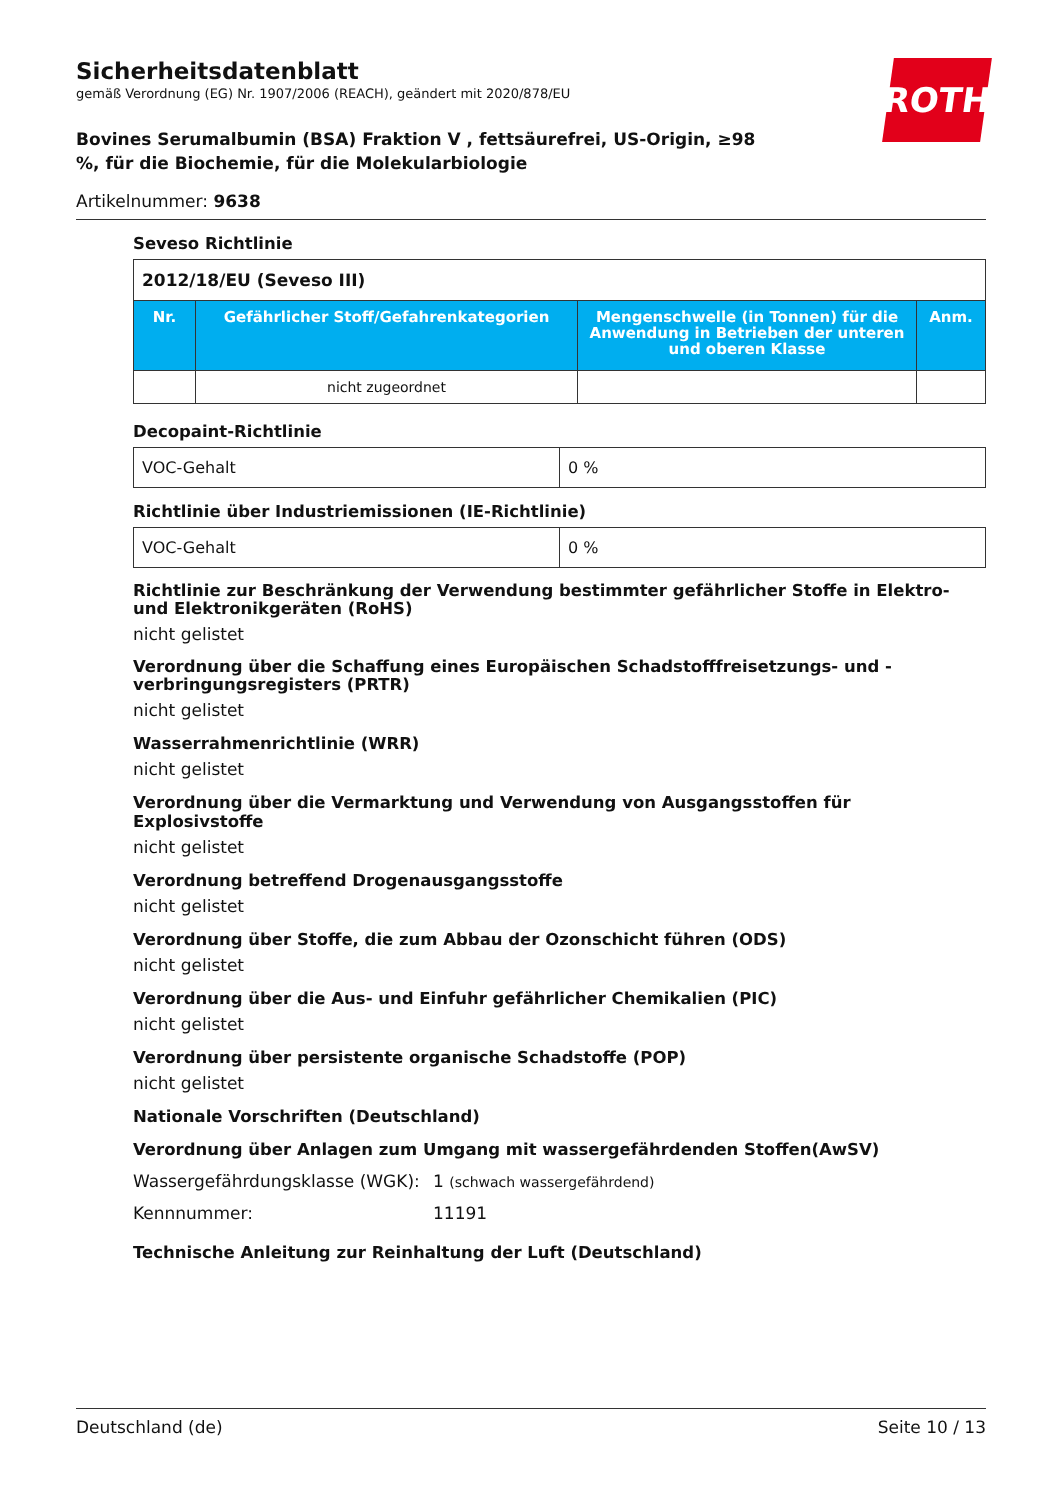ROTH
Sicherheitsdatenblatt
gemäß Verordnung (EG) Nr. 1907/2006 (REACH), geändert mit 2020/878/EU
Bovines Serumalbumin (BSA) Fraktion V , fettsäurefrei, US-Origin, ≥98 %, für die Biochemie, für die Molekularbiologie
Artikelnummer: 9638
Seveso Richtlinie
| 2012/18/EU (Seveso III) | | | |
| Nr. | Gefährlicher Stoff/Gefahrenkategorien | Mengenschwelle (in Tonnen) für die Anwendung in Betrieben der unteren und oberen Klasse | Anm. |
| | nicht zugeordnet | | |
Decopaint-Richtlinie
| VOC-Gehalt | 0 % |
Richtlinie über Industriemissionen (IE-Richtlinie)
| VOC-Gehalt | 0 % |
Richtlinie zur Beschränkung der Verwendung bestimmter gefährlicher Stoffe in Elektro- und Elektronikgeräten (RoHS)
nicht gelistet
Verordnung über die Schaffung eines Europäischen Schadstofffreisetzungs- und -verbringungsregisters (PRTR)
nicht gelistet
Wasserrahmenrichtlinie (WRR)
nicht gelistet
Verordnung über die Vermarktung und Verwendung von Ausgangsstoffen für Explosivstoffe
nicht gelistet
Verordnung betreffend Drogenausgangsstoffe
nicht gelistet
Verordnung über Stoffe, die zum Abbau der Ozonschicht führen (ODS)
nicht gelistet
Verordnung über die Aus- und Einfuhr gefährlicher Chemikalien (PIC)
nicht gelistet
Verordnung über persistente organische Schadstoffe (POP)
nicht gelistet
Nationale Vorschriften (Deutschland)
Verordnung über Anlagen zum Umgang mit wassergefährdenden Stoffen(AwSV)
| Wassergefährdungsklasse (WGK): | 1 (schwach wassergefährdend) |
| Kennnummer: | 11191 |
Technische Anleitung zur Reinhaltung der Luft (Deutschland)
Deutschland (de) Seite 10 / 13